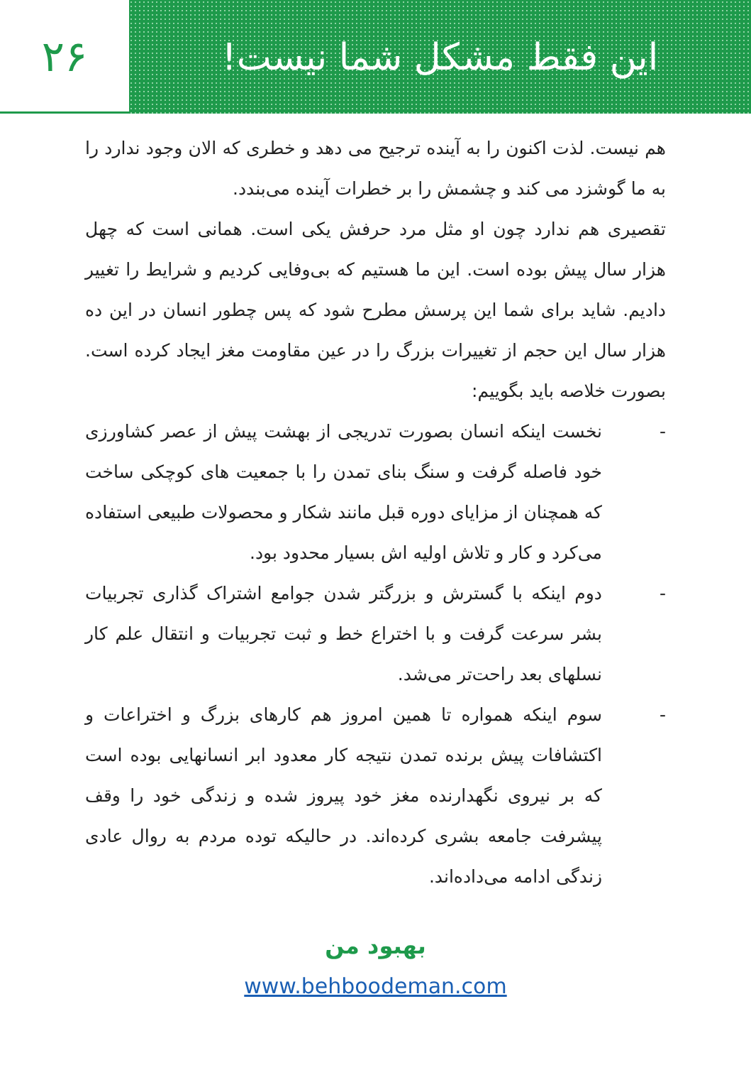۲۶
این فقط مشکل شما نیست!
هم نیست. لذت اکنون را به آینده ترجیح می دهد و خطری که الان وجود ندارد را به ما گوشزد می کند و چشمش را بر خطرات آینده می‌بندد.
تقصیری هم ندارد چون او مثل مرد حرفش یکی است. همانی است که چهل هزار سال پیش بوده است. این ما هستیم که بی‌وفایی کردیم و شرایط را تغییر دادیم. شاید برای شما این پرسش مطرح شود که پس چطور انسان در این ده هزار سال این حجم از تغییرات بزرگ را در عین مقاومت مغز ایجاد کرده است. بصورت خلاصه باید بگوییم:
- نخست اینکه انسان بصورت تدریجی از بهشت پیش از عصر کشاورزی خود فاصله گرفت و سنگ بنای تمدن را با جمعیت های کوچکی ساخت که همچنان از مزایای دوره قبل مانند شکار و محصولات طبیعی استفاده می‌کرد و کار و تلاش اولیه اش بسیار محدود بود.
- دوم اینکه با گسترش و بزرگتر شدن جوامع اشتراک گذاری تجربیات بشر سرعت گرفت و با اختراع خط و ثبت تجربیات و انتقال علم کار نسلهای بعد راحت‌تر می‌شد.
- سوم اینکه همواره تا همین امروز هم کارهای بزرگ و اختراعات و اکتشافات پیش برنده تمدن نتیجه کار معدود ابر انسانهایی بوده است که بر نیروی نگهدارنده مغز خود پیروز شده و زندگی خود را وقف پیشرفت جامعه بشری کرده‌اند. در حالیکه توده مردم به روال عادی زندگی ادامه می‌داده‌اند.
بهبود من
www.behboodeman.com